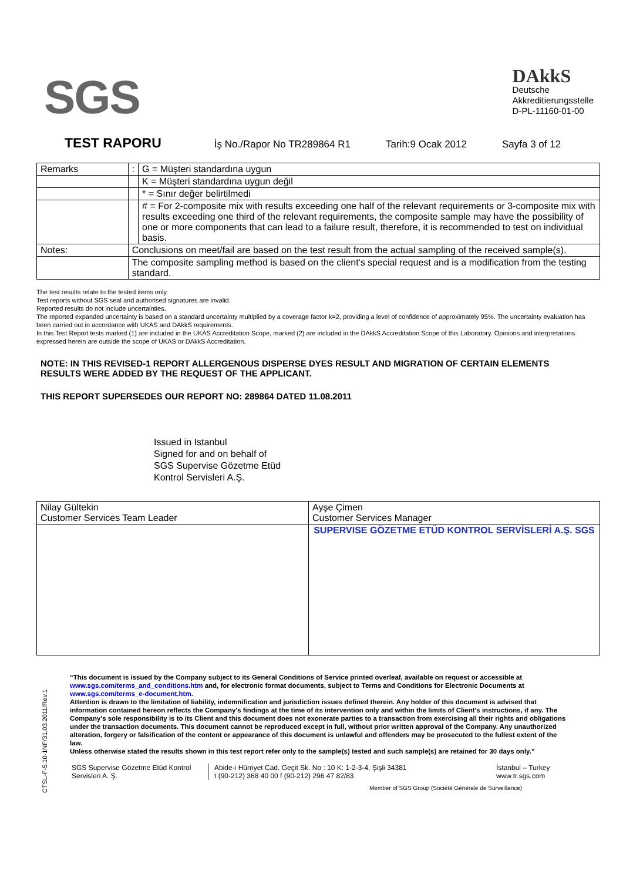SGS
DAkkS
Deutsche
Akkreditierungsstelle
D-PL-11160-01-00
TEST RAPORU İş No./Rapor No TR289864 R1 Tarih:9 Ocak 2012 Sayfa 3 of 12
| Remarks | | : | G = Müşteri standardına uygun |
| | | | K = Müşteri standardına uygun değil |
| | | | * = Sınır değer belirtilmedi |
| | | | # = For 2-composite mix with results exceeding one half of the relevant requirements or 3-composite mix with results exceeding one third of the relevant requirements, the composite sample may have the possibility of one or more components that can lead to a failure result, therefore, it is recommended to test on individual basis. |
| Notes: | Conclusions on meet/fail are based on the test result from the actual sampling of the received sample(s). | | |
| | The composite sampling method is based on the client's special request and is a modification from the testing standard. | | |
The test results relate to the tested items only.
Test reports without SGS seal and authorised signatures are invalid.
Reported results do not include uncertainties.
The reported expanded uncertainty is based on a standard uncertainty multiplied by a coverage factor k=2, providing a level of confidence of approximately 95%. The uncertainty evaluation has been carried out in accordance with UKAS and DAkkS requirements.
In this Test Report tests marked (1) are included in the UKAS Accreditation Scope, marked (2) are included in the DAkkS Accreditation Scope of this Laboratory. Opinions and interpretations expressed herein are outside the scope of UKAS or DAkkS Accreditation.
NOTE: IN THIS REVISED-1 REPORT ALLERGENOUS DISPERSE DYES RESULT AND MIGRATION OF CERTAIN ELEMENTS RESULTS WERE ADDED BY THE REQUEST OF THE APPLICANT.
THIS REPORT SUPERSEDES OUR REPORT NO: 289864 DATED 11.08.2011
Issued in Istanbul
Signed for and on behalf of
SGS Supervise Gözetme Etüd
Kontrol Servisleri A.Ş.
| Nilay Gültekin Customer Services Team Leader | Ayşe Çimen Customer Services Manager |
| | SUPERVISE GÖZETME ETÜD KONTROL SERVİSLERİ A.Ş. SGS |
CTSL-F-5.10-1NF/31.03.2011/Rev.1
“This document is issued by the Company subject to its General Conditions of Service printed overleaf, available on request or accessible at www.sgs.com/terms_and_conditions.htm and, for electronic format documents, subject to Terms and Conditions for Electronic Documents at www.sgs.com/terms_e-document.htm.
Attention is drawn to the limitation of liability, indemnification and jurisdiction issues defined therein. Any holder of this document is advised that information contained hereon reflects the Company's findings at the time of its intervention only and within the limits of Client's instructions, if any. The Company's sole responsibility is to its Client and this document does not exonerate parties to a transaction from exercising all their rights and obligations under the transaction documents. This document cannot be reproduced except in full, without prior written approval of the Company. Any unauthorized alteration, forgery or falsification of the content or appearance of this document is unlawful and offenders may be prosecuted to the fullest extent of the law.
Unless otherwise stated the results shown in this test report refer only to the sample(s) tested and such sample(s) are retained for 30 days only.”
SGS Supervise Gözetme Etüd Kontrol Servisleri A. Ş.
Abide-i Hürriyet Cad. Geçit Sk. No : 10 K: 1-2-3-4, Şişli 34381
t (90-212) 368 40 00 f (90-212) 296 47 82/83
İstanbul – Turkey
www.tr.sgs.com
Member of SGS Group (Société Générale de Surveillance)